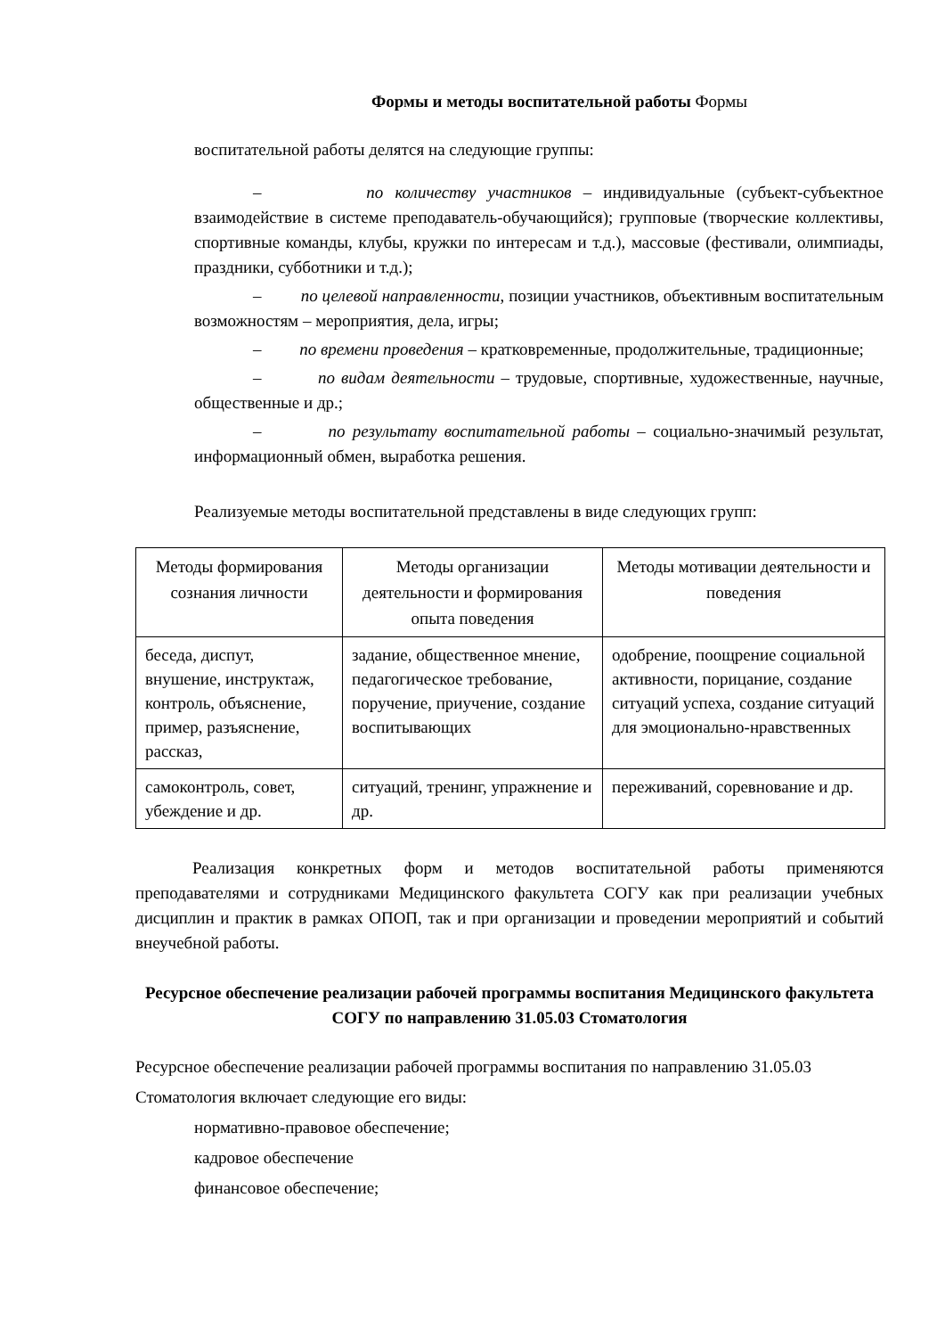Формы и методы воспитательной работы Формы
воспитательной работы делятся на следующие группы:
– по количеству участников – индивидуальные (субъект-субъектное взаимодействие в системе преподаватель-обучающийся); групповые (творческие коллективы, спортивные команды, клубы, кружки по интересам и т.д.), массовые (фестивали, олимпиады, праздники, субботники и т.д.);
– по целевой направленности, позиции участников, объективным воспитательным возможностям – мероприятия, дела, игры;
– по времени проведения – кратковременные, продолжительные, традиционные;
– по видам деятельности – трудовые, спортивные, художественные, научные, общественные и др.;
– по результату воспитательной работы – социально-значимый результат, информационный обмен, выработка решения.
Реализуемые методы воспитательной представлены в виде следующих групп:
| Методы формирования сознания личности | Методы организации деятельности и формирования опыта поведения | Методы мотивации деятельности и поведения |
| --- | --- | --- |
| беседа, диспут, внушение, инструктаж, контроль, объяснение, пример, разъяснение, рассказ, | задание, общественное мнение, педагогическое требование, поручение, приучение, создание воспитывающих | одобрение, поощрение социальной активности, порицание, создание ситуаций успеха, создание ситуаций для эмоционально-нравственных |
| самоконтроль, совет, убеждение и др. | ситуаций, тренинг, упражнение и др. | переживаний, соревнование и др. |
Реализация конкретных форм и методов воспитательной работы применяются преподавателями и сотрудниками Медицинского факультета СОГУ как при реализации учебных дисциплин и практик в рамках ОПОП, так и при организации и проведении мероприятий и событий внеучебной работы.
Ресурсное обеспечение реализации рабочей программы воспитания Медицинского факультета СОГУ по направлению 31.05.03 Стоматология
Ресурсное обеспечение реализации рабочей программы воспитания по направлению 31.05.03 Стоматология включает следующие его виды:
нормативно-правовое обеспечение;
кадровое обеспечение
финансовое обеспечение;